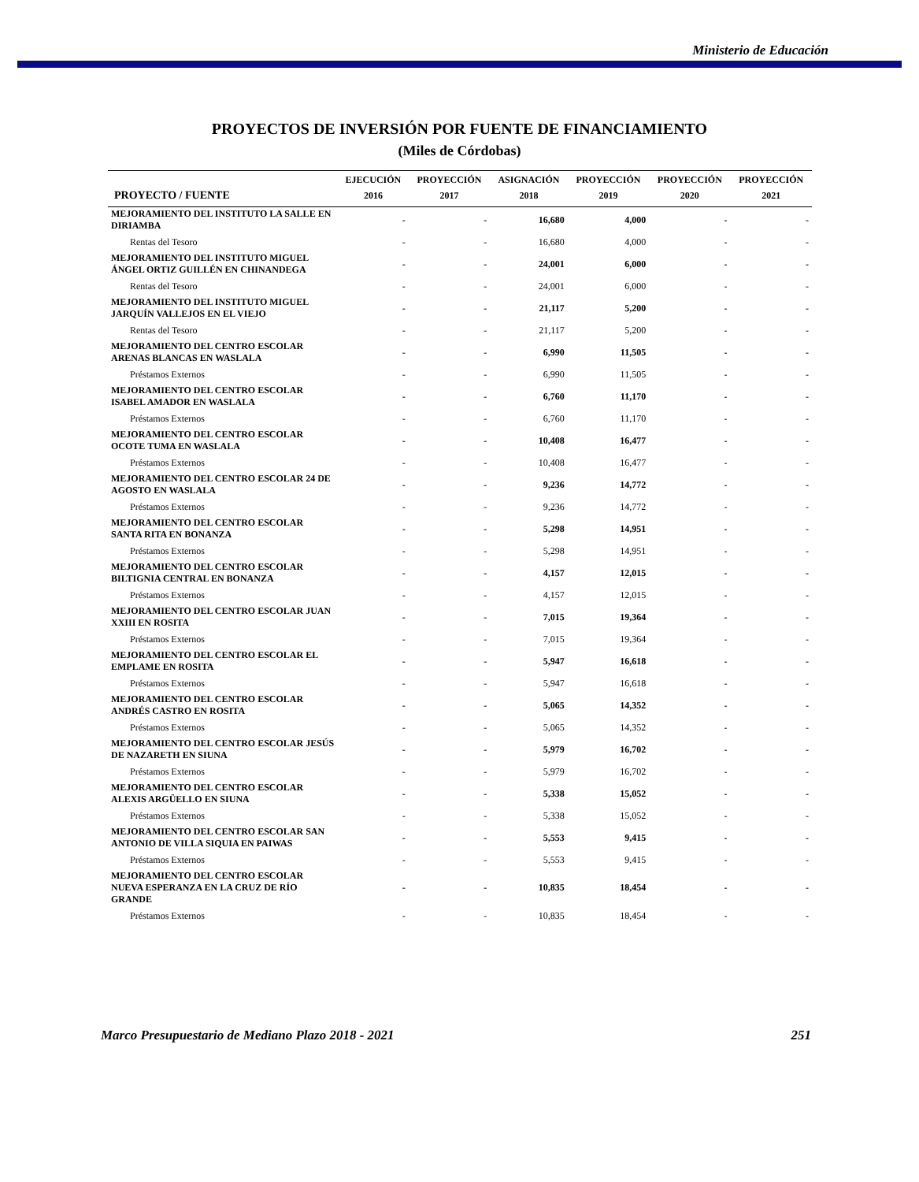Ministerio de Educación
PROYECTOS DE INVERSIÓN POR FUENTE DE FINANCIAMIENTO
(Miles de Córdobas)
| | EJECUCIÓN | PROYECCIÓN | ASIGNACIÓN | PROYECCIÓN | PROYECCIÓN | PROYECCIÓN |
| --- | --- | --- | --- | --- | --- | --- |
| PROYECTO / FUENTE | 2016 | 2017 | 2018 | 2019 | 2020 | 2021 |
| MEJORAMIENTO DEL INSTITUTO LA SALLE EN DIRIAMBA | - | - | 16,680 | 4,000 | - | - |
| Rentas del Tesoro | - | - | 16,680 | 4,000 | - | - |
| MEJORAMIENTO DEL INSTITUTO MIGUEL ÁNGEL ORTIZ GUILLÉN EN CHINANDEGA | - | - | 24,001 | 6,000 | - | - |
| Rentas del Tesoro | - | - | 24,001 | 6,000 | - | - |
| MEJORAMIENTO DEL INSTITUTO MIGUEL JARQUÍN VALLEJOS EN EL VIEJO | - | - | 21,117 | 5,200 | - | - |
| Rentas del Tesoro | - | - | 21,117 | 5,200 | - | - |
| MEJORAMIENTO DEL CENTRO ESCOLAR ARENAS BLANCAS EN WASLALA | - | - | 6,990 | 11,505 | - | - |
| Préstamos Externos | - | - | 6,990 | 11,505 | - | - |
| MEJORAMIENTO DEL CENTRO ESCOLAR ISABEL AMADOR EN WASLALA | - | - | 6,760 | 11,170 | - | - |
| Préstamos Externos | - | - | 6,760 | 11,170 | - | - |
| MEJORAMIENTO DEL CENTRO ESCOLAR OCOTE TUMA EN WASLALA | - | - | 10,408 | 16,477 | - | - |
| Préstamos Externos | - | - | 10,408 | 16,477 | - | - |
| MEJORAMIENTO DEL CENTRO ESCOLAR 24 DE AGOSTO EN WASLALA | - | - | 9,236 | 14,772 | - | - |
| Préstamos Externos | - | - | 9,236 | 14,772 | - | - |
| MEJORAMIENTO DEL CENTRO ESCOLAR SANTA RITA EN BONANZA | - | - | 5,298 | 14,951 | - | - |
| Préstamos Externos | - | - | 5,298 | 14,951 | - | - |
| MEJORAMIENTO DEL CENTRO ESCOLAR BILTIGNIA CENTRAL EN BONANZA | - | - | 4,157 | 12,015 | - | - |
| Préstamos Externos | - | - | 4,157 | 12,015 | - | - |
| MEJORAMIENTO DEL CENTRO ESCOLAR JUAN XXIII EN ROSITA | - | - | 7,015 | 19,364 | - | - |
| Préstamos Externos | - | - | 7,015 | 19,364 | - | - |
| MEJORAMIENTO DEL CENTRO ESCOLAR EL EMPLAME EN ROSITA | - | - | 5,947 | 16,618 | - | - |
| Préstamos Externos | - | - | 5,947 | 16,618 | - | - |
| MEJORAMIENTO DEL CENTRO ESCOLAR ANDRÉS CASTRO EN ROSITA | - | - | 5,065 | 14,352 | - | - |
| Préstamos Externos | - | - | 5,065 | 14,352 | - | - |
| MEJORAMIENTO DEL CENTRO ESCOLAR JESÚS DE NAZARETH EN SIUNA | - | - | 5,979 | 16,702 | - | - |
| Préstamos Externos | - | - | 5,979 | 16,702 | - | - |
| MEJORAMIENTO DEL CENTRO ESCOLAR ALEXIS ARGÜELLO EN SIUNA | - | - | 5,338 | 15,052 | - | - |
| Préstamos Externos | - | - | 5,338 | 15,052 | - | - |
| MEJORAMIENTO DEL CENTRO ESCOLAR SAN ANTONIO DE VILLA SIQUIA EN PAIWAS | - | - | 5,553 | 9,415 | - | - |
| Préstamos Externos | - | - | 5,553 | 9,415 | - | - |
| MEJORAMIENTO DEL CENTRO ESCOLAR NUEVA ESPERANZA EN LA CRUZ DE RÍO GRANDE | - | - | 10,835 | 18,454 | - | - |
| Préstamos Externos | - | - | 10,835 | 18,454 | - | - |
Marco Presupuestario de Mediano Plazo 2018 - 2021 251